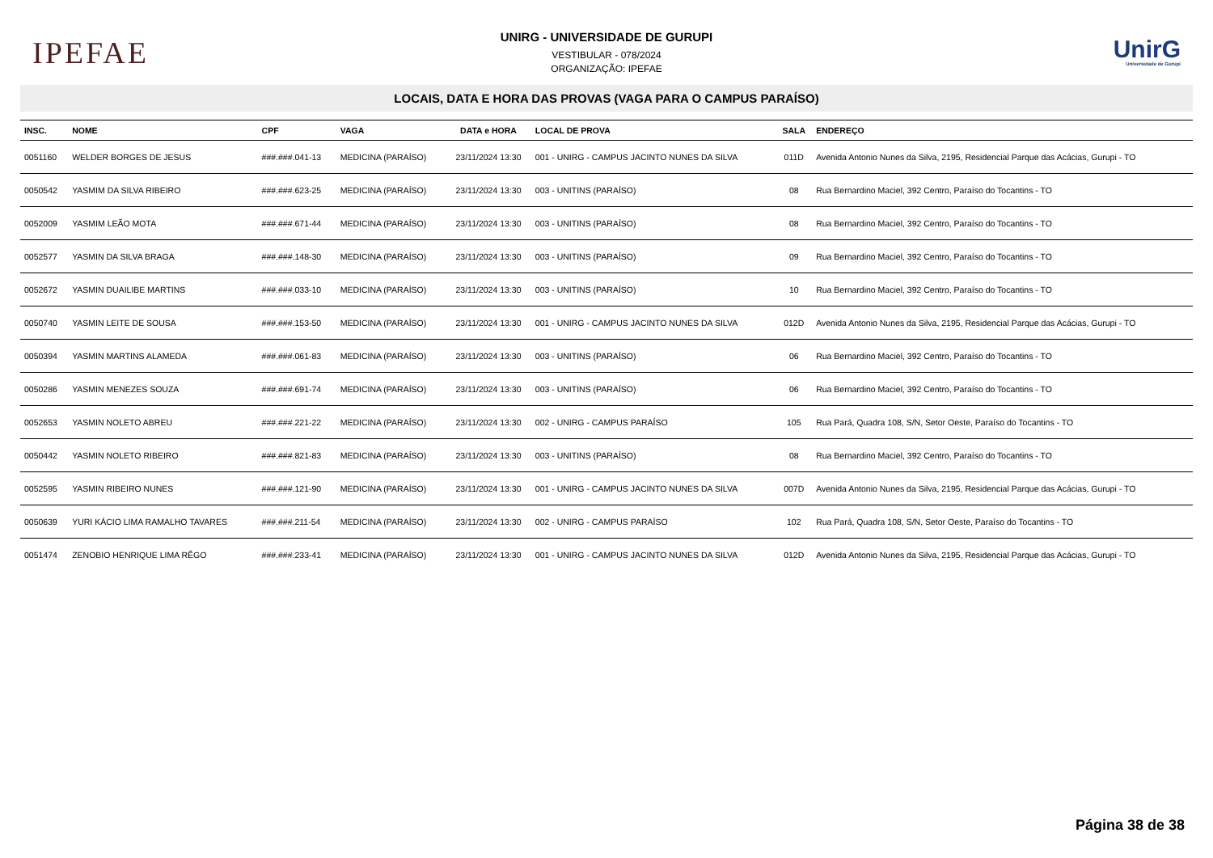IPEFAE
UNIRG - UNIVERSIDADE DE GURUPI
VESTIBULAR - 078/2024
ORGANIZAÇÃO: IPEFAE
UnirG
Universidade de Gurupi
LOCAIS, DATA E HORA DAS PROVAS (VAGA PARA O CAMPUS PARAÍSO)
| INSC. | NOME | CPF | VAGA | DATA e HORA | LOCAL DE PROVA | SALA | ENDEREÇO |
| --- | --- | --- | --- | --- | --- | --- | --- |
| 0051160 | WELDER BORGES DE JESUS | ###.###.041-13 | MEDICINA (PARAÍSO) | 23/11/2024 13:30 | 001 - UNIRG - CAMPUS JACINTO NUNES DA SILVA | 011D | Avenida Antonio Nunes da Silva, 2195, Residencial Parque das Acácias, Gurupi - TO |
| 0050542 | YASMIM DA SILVA RIBEIRO | ###.###.623-25 | MEDICINA (PARAÍSO) | 23/11/2024 13:30 | 003 - UNITINS (PARAÍSO) | 08 | Rua Bernardino Maciel, 392 Centro, Paraíso do Tocantins - TO |
| 0052009 | YASMIM LEÃO MOTA | ###.###.671-44 | MEDICINA (PARAÍSO) | 23/11/2024 13:30 | 003 - UNITINS (PARAÍSO) | 08 | Rua Bernardino Maciel, 392 Centro, Paraíso do Tocantins - TO |
| 0052577 | YASMIN DA SILVA BRAGA | ###.###.148-30 | MEDICINA (PARAÍSO) | 23/11/2024 13:30 | 003 - UNITINS (PARAÍSO) | 09 | Rua Bernardino Maciel, 392 Centro, Paraíso do Tocantins - TO |
| 0052672 | YASMIN DUAILIBE MARTINS | ###.###.033-10 | MEDICINA (PARAÍSO) | 23/11/2024 13:30 | 003 - UNITINS (PARAÍSO) | 10 | Rua Bernardino Maciel, 392 Centro, Paraíso do Tocantins - TO |
| 0050740 | YASMIN LEITE DE SOUSA | ###.###.153-50 | MEDICINA (PARAÍSO) | 23/11/2024 13:30 | 001 - UNIRG - CAMPUS JACINTO NUNES DA SILVA | 012D | Avenida Antonio Nunes da Silva, 2195, Residencial Parque das Acácias, Gurupi - TO |
| 0050394 | YASMIN MARTINS ALAMEDA | ###.###.061-83 | MEDICINA (PARAÍSO) | 23/11/2024 13:30 | 003 - UNITINS (PARAÍSO) | 06 | Rua Bernardino Maciel, 392 Centro, Paraíso do Tocantins - TO |
| 0050286 | YASMIN MENEZES SOUZA | ###.###.691-74 | MEDICINA (PARAÍSO) | 23/11/2024 13:30 | 003 - UNITINS (PARAÍSO) | 06 | Rua Bernardino Maciel, 392 Centro, Paraíso do Tocantins - TO |
| 0052653 | YASMIN NOLETO ABREU | ###.###.221-22 | MEDICINA (PARAÍSO) | 23/11/2024 13:30 | 002 - UNIRG - CAMPUS PARAÍSO | 105 | Rua Pará, Quadra 108, S/N, Setor Oeste, Paraíso do Tocantins - TO |
| 0050442 | YASMIN NOLETO RIBEIRO | ###.###.821-83 | MEDICINA (PARAÍSO) | 23/11/2024 13:30 | 003 - UNITINS (PARAÍSO) | 08 | Rua Bernardino Maciel, 392 Centro, Paraíso do Tocantins - TO |
| 0052595 | YASMIN RIBEIRO NUNES | ###.###.121-90 | MEDICINA (PARAÍSO) | 23/11/2024 13:30 | 001 - UNIRG - CAMPUS JACINTO NUNES DA SILVA | 007D | Avenida Antonio Nunes da Silva, 2195, Residencial Parque das Acácias, Gurupi - TO |
| 0050639 | YURI KÁCIO LIMA RAMALHO TAVARES | ###.###.211-54 | MEDICINA (PARAÍSO) | 23/11/2024 13:30 | 002 - UNIRG - CAMPUS PARAÍSO | 102 | Rua Pará, Quadra 108, S/N, Setor Oeste, Paraíso do Tocantins - TO |
| 0051474 | ZENOBIO HENRIQUE LIMA RÊGO | ###.###.233-41 | MEDICINA (PARAÍSO) | 23/11/2024 13:30 | 001 - UNIRG - CAMPUS JACINTO NUNES DA SILVA | 012D | Avenida Antonio Nunes da Silva, 2195, Residencial Parque das Acácias, Gurupi - TO |
Página 38 de 38